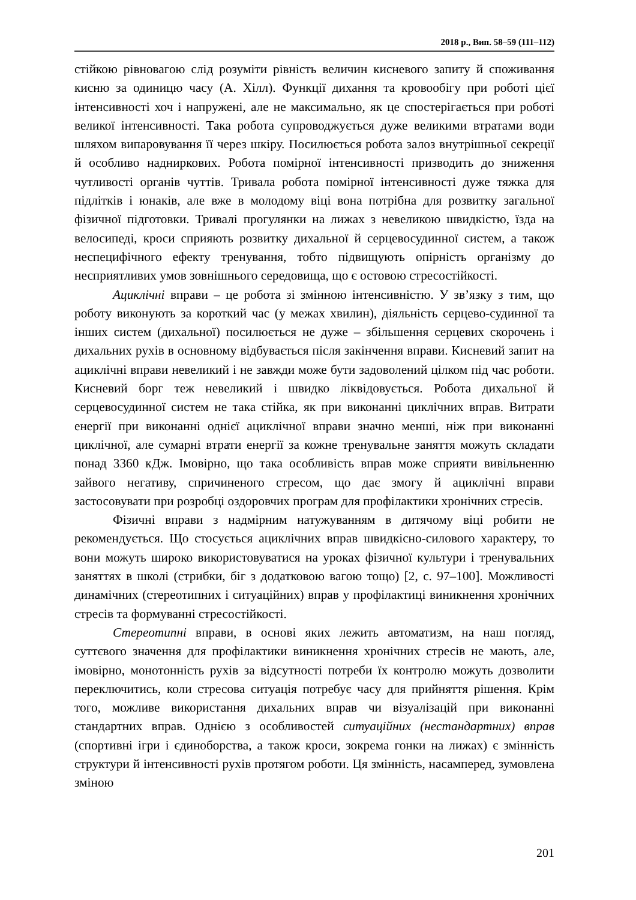2018 р., Вип. 58–59 (111–112)
стійкою рівновагою слід розуміти рівність величин кисневого запиту й споживання кисню за одиницю часу (А. Хілл). Функції дихання та кровообігу при роботі цієї інтенсивності хоч і напружені, але не максимально, як це спостерігається при роботі великої інтенсивності. Така робота супроводжується дуже великими втратами води шляхом випаровування її через шкіру. Посилюється робота залоз внутрішньої секреції й особливо надниркових. Робота помірної інтенсивності призводить до зниження чутливості органів чуттів. Тривала робота помірної інтенсивності дуже тяжка для підлітків і юнаків, але вже в молодому віці вона потрібна для розвитку загальної фізичної підготовки. Тривалі прогулянки на лижах з невеликою швидкістю, їзда на велосипеді, кроси сприяють розвитку дихальної й серцевосудинної систем, а також неспецифічного ефекту тренування, тобто підвищують опірність організму до несприятливих умов зовнішнього середовища, що є остовою стресостійкості.
Ациклічні вправи – це робота зі змінною інтенсивністю. У зв’язку з тим, що роботу виконують за короткий час (у межах хвилин), діяльність серцево-судинної та інших систем (дихальної) посилюється не дуже – збільшення серцевих скорочень і дихальних рухів в основному відбувається після закінчення вправи. Кисневий запит на ациклічні вправи невеликий і не завжди може бути задоволений цілком під час роботи. Кисневий борг теж невеликий і швидко ліквідовується. Робота дихальної й серцевосудинної систем не така стійка, як при виконанні циклічних вправ. Витрати енергії при виконанні однієї ациклічної вправи значно менші, ніж при виконанні циклічної, але сумарні втрати енергії за кожне тренувальне заняття можуть складати понад 3360 кДж. Імовірно, що така особливість вправ може сприяти вивільненню зайвого негативу, спричиненого стресом, що дає змогу й ациклічні вправи застосовувати при розробці оздоровчих програм для профілактики хронічних стресів.
Фізичні вправи з надмірним натужуванням в дитячому віці робити не рекомендується. Що стосується ациклічних вправ швидкісно-силового характеру, то вони можуть широко використовуватися на уроках фізичної культури і тренувальних заняттях в школі (стрибки, біг з додатковою вагою тощо) [2, с. 97–100]. Можливості динамічних (стереотипних і ситуаційних) вправ у профілактиці виникнення хронічних стресів та формуванні стресостійкості.
Стереотипні вправи, в основі яких лежить автоматизм, на наш погляд, суттєвого значення для профілактики виникнення хронічних стресів не мають, але, імовірно, монотонність рухів за відсутності потреби їх контролю можуть дозволити переключитись, коли стресова ситуація потребує часу для прийняття рішення. Крім того, можливе використання дихальних вправ чи візуалізацій при виконанні стандартних вправ. Однією з особливостей ситуаційних (нестандартних) вправ (спортивні ігри і єдиноборства, а також кроси, зокрема гонки на лижах) є змінність структури й інтенсивності рухів протягом роботи. Ця змінність, насамперед, зумовлена зміною
201